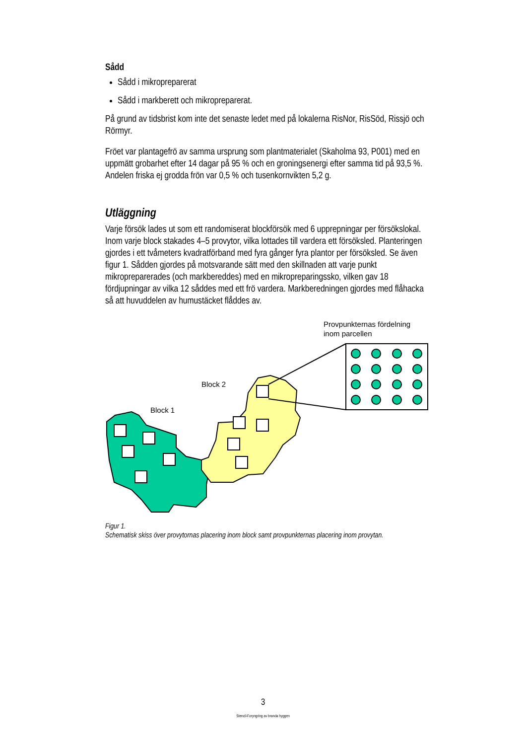Sådd
Sådd i mikropreparerat
Sådd i markberett och mikropreparerat.
På grund av tidsbrist kom inte det senaste ledet med på lokalerna RisNor, RisSöd, Rissjö och Rörmyr.
Fröet var plantagefrö av samma ursprung som plantmaterialet (Skaholma 93, P001) med en uppmätt grobarhet efter 14 dagar på 95 % och en groningsenergi efter samma tid på 93,5 %. Andelen friska ej grodda frön var 0,5 % och tusenkornvikten 5,2 g.
Utläggning
Varje försök lades ut som ett randomiserat blockförsök med 6 upprepningar per försökslokal. Inom varje block stakades 4–5 provytor, vilka lottades till vardera ett försöksled. Planteringen gjordes i ett tvåmeters kvadratförband med fyra gånger fyra plantor per försöksled. Se även figur 1. Sådden gjordes på motsvarande sätt med den skillnaden att varje punkt mikropreparerades (och markbereddes) med en mikropreparingssko, vilken gav 18 fördjupningar av vilka 12 såddes med ett frö vardera. Markberedningen gjordes med flåhacka så att huvuddelen av humustäcket flåddes av.
Provpunkternas fördelning
inom parcellen
Block 2
Block 1
Figur 1.
Schematisk skiss över provytornas placering inom block samt provpunkternas placering inom provytan.
3
Stencil-Foryngring av branda hyggen